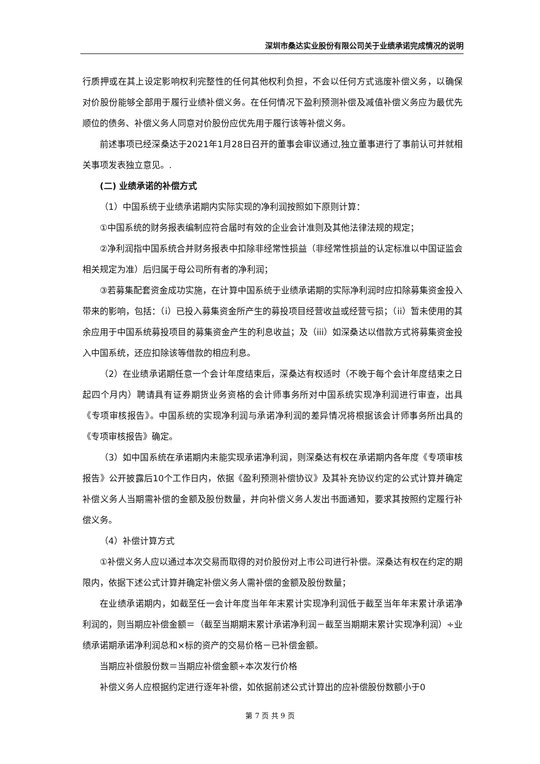深圳市桑达实业股份有限公司关于业绩承诺完成情况的说明
行质押或在其上设定影响权利完整性的任何其他权利负担，不会以任何方式逃废补偿义务，以确保对价股份能够全部用于履行业绩补偿义务。在任何情况下盈利预测补偿及减值补偿义务应为最优先顺位的债务、补偿义务人同意对价股份应优先用于履行该等补偿义务。
前述事项已经深桑达于2021年1月28日召开的董事会审议通过,独立董事进行了事前认可并就相关事项发表独立意见。.
(二) 业绩承诺的补偿方式
（1）中国系统于业绩承诺期内实际实现的净利润按照如下原则计算：
①中国系统的财务报表编制应符合届时有效的企业会计准则及其他法律法规的规定；
②净利润指中国系统合并财务报表中扣除非经常性损益（非经常性损益的认定标准以中国证监会相关规定为准）后归属于母公司所有者的净利润；
③若募集配套资金成功实施，在计算中国系统于业绩承诺期的实际净利润时应扣除募集资金投入带来的影响，包括：（i）已投入募集资金所产生的募投项目经营收益或经营亏损；（ii）暂未使用的其余应用于中国系统募投项目的募集资金产生的利息收益；及（iii）如深桑达以借款方式将募集资金投入中国系统，还应扣除该等借款的相应利息。
（2）在业绩承诺期任意一个会计年度结束后，深桑达有权适时（不晚于每个会计年度结束之日起四个月内）聘请具有证券期货业务资格的会计师事务所对中国系统实现净利润进行审查，出具《专项审核报告》。中国系统的实现净利润与承诺净利润的差异情况将根据该会计师事务所出具的《专项审核报告》确定。
（3）如中国系统在承诺期内未能实现承诺净利润，则深桑达有权在承诺期内各年度《专项审核报告》公开披露后10个工作日内，依据《盈利预测补偿协议》及其补充协议约定的公式计算并确定补偿义务人当期需补偿的金额及股份数量，并向补偿义务人发出书面通知，要求其按照约定履行补偿义务。
（4）补偿计算方式
①补偿义务人应以通过本次交易而取得的对价股份对上市公司进行补偿。深桑达有权在约定的期限内，依据下述公式计算并确定补偿义务人需补偿的金额及股份数量；
在业绩承诺期内，如截至任一会计年度当年年末累计实现净利润低于截至当年年末累计承诺净利润的，则当期应补偿金额＝（截至当期期末累计承诺净利润－截至当期期末累计实现净利润）÷业绩承诺期承诺净利润总和×标的资产的交易价格－已补偿金额。
当期应补偿股份数＝当期应补偿金额÷本次发行价格
补偿义务人应根据约定进行逐年补偿，如依据前述公式计算出的应补偿股份数额小于0
第 7 页 共 9 页